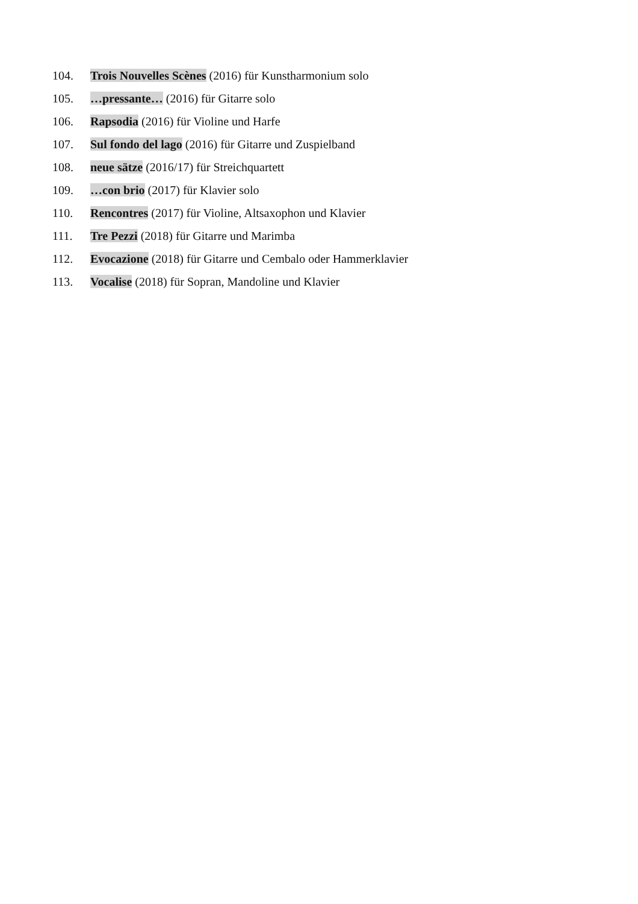104. Trois Nouvelles Scènes (2016) für Kunstharmonium solo
105. …pressante… (2016) für Gitarre solo
106. Rapsodia (2016) für Violine und Harfe
107. Sul fondo del lago (2016) für Gitarre und Zuspielband
108. neue sätze (2016/17) für Streichquartett
109. …con brio (2017) für Klavier solo
110. Rencontres (2017) für Violine, Altsaxophon und Klavier
111. Tre Pezzi (2018) für Gitarre und Marimba
112. Evocazione (2018) für Gitarre und Cembalo oder Hammerklavier
113. Vocalise (2018) für Sopran, Mandoline und Klavier